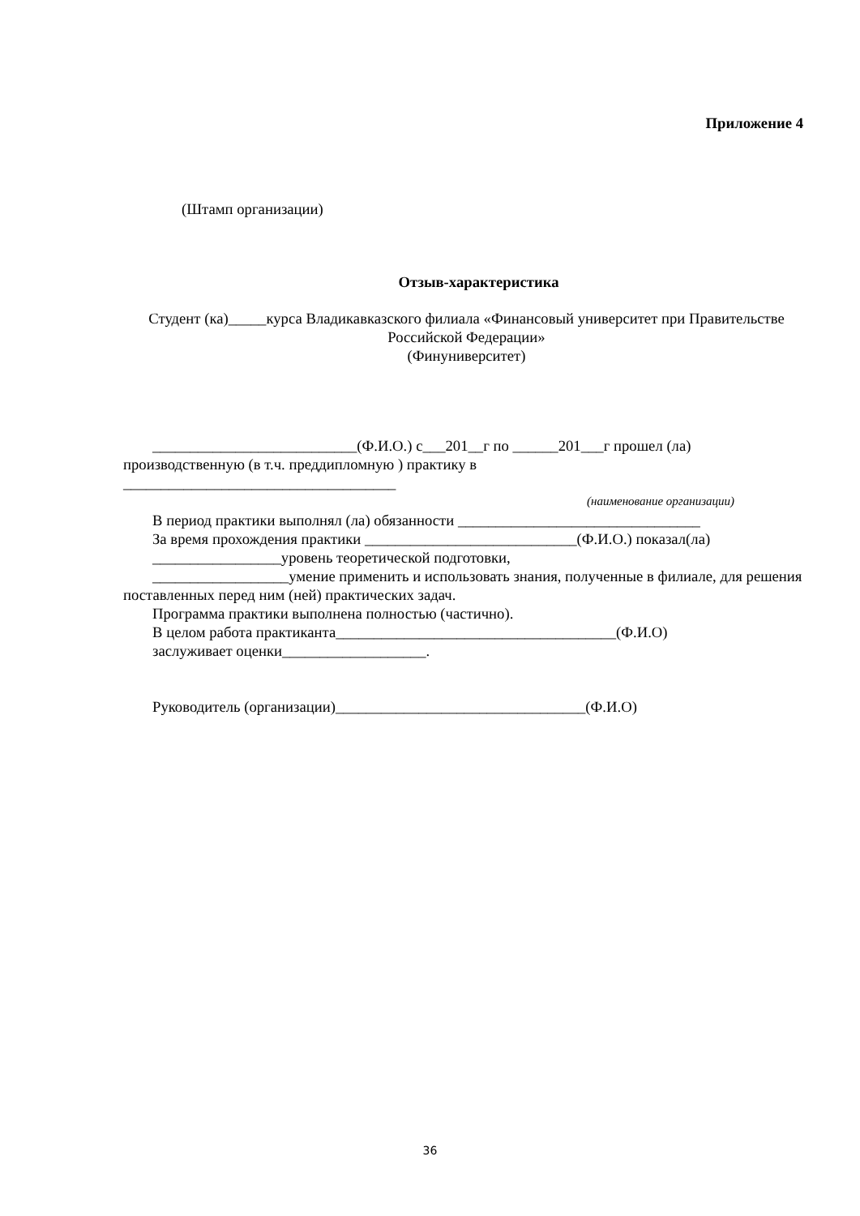Приложение 4
(Штамп организации)
Отзыв-характеристика
Студент (ка)_____курса Владикавказского филиала «Финансовый университет при Правительстве Российской Федерации»
(Финуниверситет)
___________________________(Ф.И.О.) с___201__г по ______201___г прошел (ла) производственную (в т.ч. преддипломную ) практику в
____________________________________
(наименование организации)
В период практики выполнял (ла) обязанности ________________________________
За время прохождения практики ____________________________(Ф.И.О.) показал(ла)
_________________уровень теоретической подготовки,
__________________умение применить и использовать знания, полученные в филиале, для решения поставленных перед ним (ней) практических задач.
Программа практики выполнена полностью (частично).
В целом работа практиканта_____________________________________(Ф.И.О)
заслуживает оценки___________________.
Руководитель (организации)_________________________________(Ф.И.О)
36